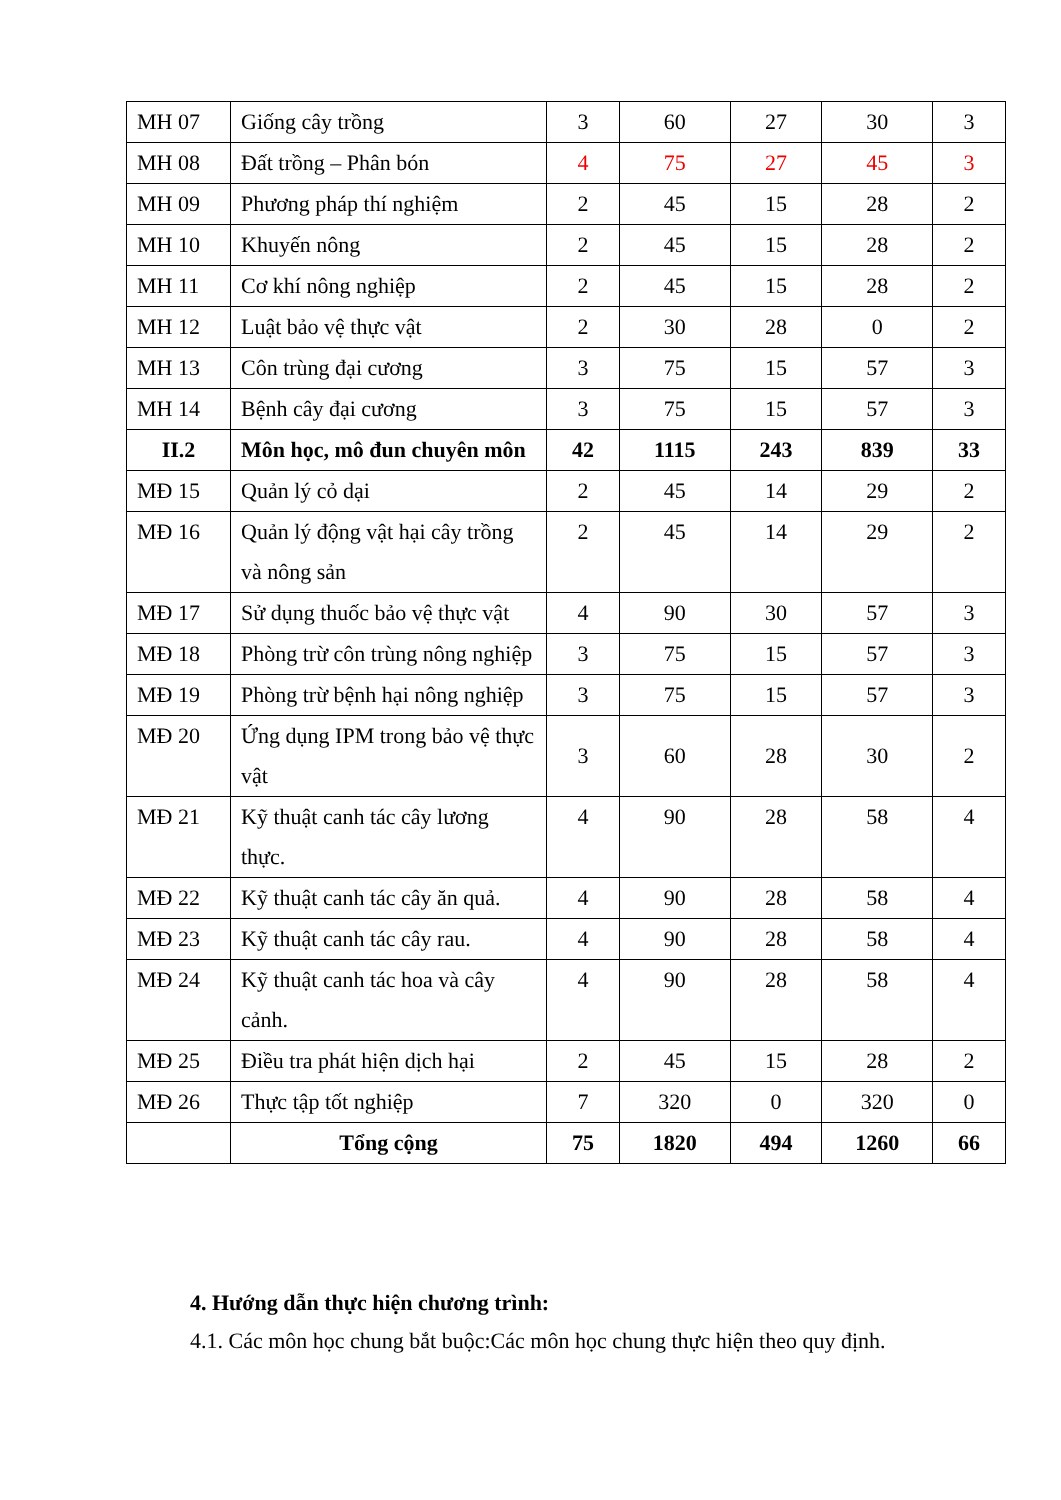| MH 07 | Giống cây trồng | 3 | 60 | 27 | 30 | 3 |
| MH 08 | Đất trồng – Phân bón | 4 | 75 | 27 | 45 | 3 |
| MH 09 | Phương pháp thí nghiệm | 2 | 45 | 15 | 28 | 2 |
| MH 10 | Khuyến nông | 2 | 45 | 15 | 28 | 2 |
| MH 11 | Cơ khí nông nghiệp | 2 | 45 | 15 | 28 | 2 |
| MH 12 | Luật bảo vệ thực vật | 2 | 30 | 28 | 0 | 2 |
| MH 13 | Côn trùng đại cương | 3 | 75 | 15 | 57 | 3 |
| MH 14 | Bệnh cây đại cương | 3 | 75 | 15 | 57 | 3 |
| II.2 | Môn học, mô đun chuyên môn | 42 | 1115 | 243 | 839 | 33 |
| MĐ 15 | Quản lý cỏ dại | 2 | 45 | 14 | 29 | 2 |
| MĐ 16 | Quản lý động vật hại cây trồng và nông sản | 2 | 45 | 14 | 29 | 2 |
| MĐ 17 | Sử dụng thuốc bảo vệ thực vật | 4 | 90 | 30 | 57 | 3 |
| MĐ 18 | Phòng trừ côn trùng nông nghiệp | 3 | 75 | 15 | 57 | 3 |
| MĐ 19 | Phòng trừ bệnh hại nông nghiệp | 3 | 75 | 15 | 57 | 3 |
| MĐ 20 | Ứng dụng IPM trong bảo vệ thực vật | 3 | 60 | 28 | 30 | 2 |
| MĐ 21 | Kỹ thuật canh tác cây lương thực. | 4 | 90 | 28 | 58 | 4 |
| MĐ 22 | Kỹ thuật canh tác cây ăn quả. | 4 | 90 | 28 | 58 | 4 |
| MĐ 23 | Kỹ thuật canh tác cây rau. | 4 | 90 | 28 | 58 | 4 |
| MĐ 24 | Kỹ thuật canh tác hoa và cây cảnh. | 4 | 90 | 28 | 58 | 4 |
| MĐ 25 | Điều tra phát hiện dịch hại | 2 | 45 | 15 | 28 | 2 |
| MĐ 26 | Thực tập tốt nghiệp | 7 | 320 | 0 | 320 | 0 |
| | Tổng cộng | 75 | 1820 | 494 | 1260 | 66 |
4. Hướng dẫn thực hiện chương trình:
4.1. Các môn học chung bắt buộc:Các môn học chung thực hiện theo quy định.